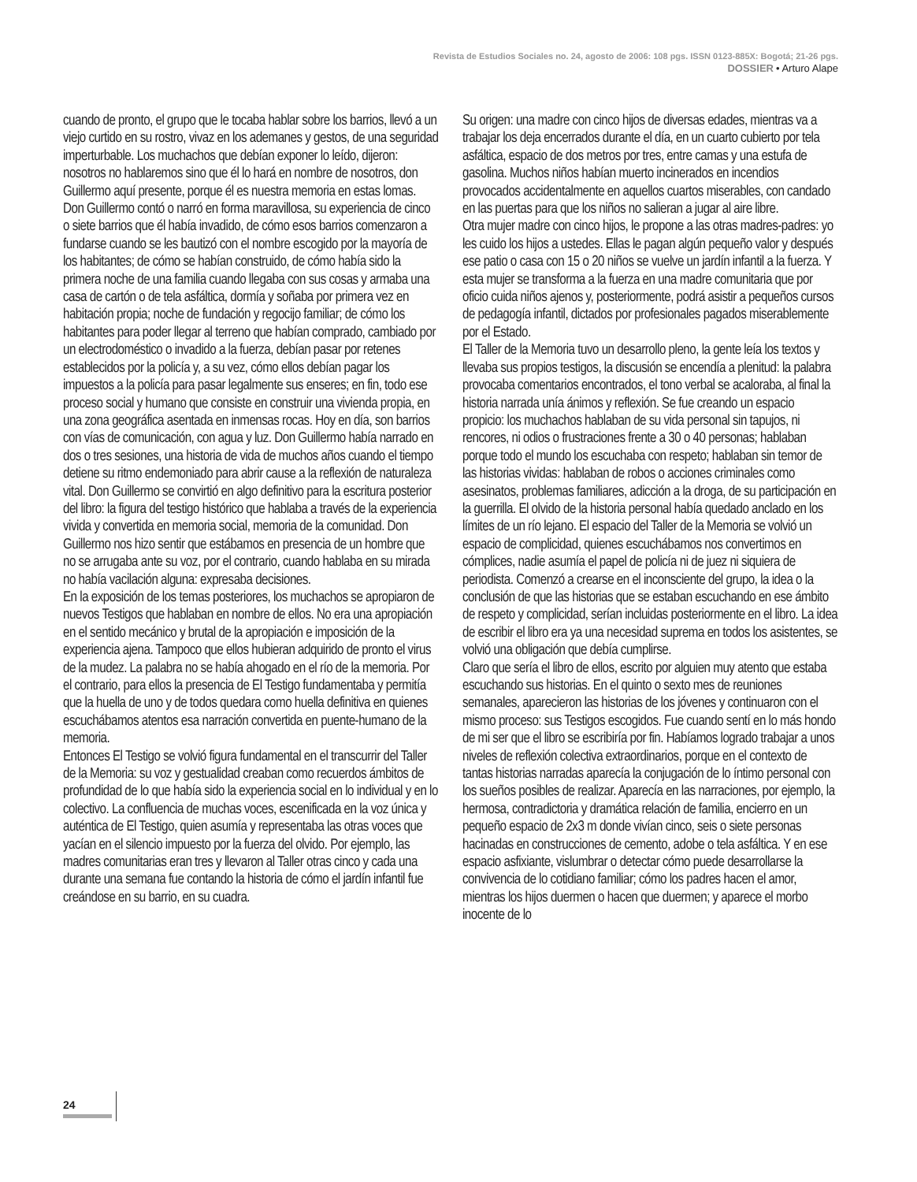Revista de Estudios Sociales no. 24, agosto de 2006: 108 pgs. ISSN 0123-885X: Bogotá; 21-26 pgs.
DOSSIER • Arturo Alape
cuando de pronto, el grupo que le tocaba hablar sobre los barrios, llevó a un viejo curtido en su rostro, vivaz en los ademanes y gestos, de una seguridad imperturbable. Los muchachos que debían exponer lo leído, dijeron: nosotros no hablaremos sino que él lo hará en nombre de nosotros, don Guillermo aquí presente, porque él es nuestra memoria en estas lomas. Don Guillermo contó o narró en forma maravillosa, su experiencia de cinco o siete barrios que él había invadido, de cómo esos barrios comenzaron a fundarse cuando se les bautizó con el nombre escogido por la mayoría de los habitantes; de cómo se habían construido, de cómo había sido la primera noche de una familia cuando llegaba con sus cosas y armaba una casa de cartón o de tela asfáltica, dormía y soñaba por primera vez en habitación propia; noche de fundación y regocijo familiar; de cómo los habitantes para poder llegar al terreno que habían comprado, cambiado por un electrodoméstico o invadido a la fuerza, debían pasar por retenes establecidos por la policía y, a su vez, cómo ellos debían pagar los impuestos a la policía para pasar legalmente sus enseres; en fin, todo ese proceso social y humano que consiste en construir una vivienda propia, en una zona geográfica asentada en inmensas rocas. Hoy en día, son barrios con vías de comunicación, con agua y luz. Don Guillermo había narrado en dos o tres sesiones, una historia de vida de muchos años cuando el tiempo detiene su ritmo endemoniado para abrir cause a la reflexión de naturaleza vital. Don Guillermo se convirtió en algo definitivo para la escritura posterior del libro: la figura del testigo histórico que hablaba a través de la experiencia vivida y convertida en memoria social, memoria de la comunidad. Don Guillermo nos hizo sentir que estábamos en presencia de un hombre que no se arrugaba ante su voz, por el contrario, cuando hablaba en su mirada no había vacilación alguna: expresaba decisiones.
En la exposición de los temas posteriores, los muchachos se apropiaron de nuevos Testigos que hablaban en nombre de ellos. No era una apropiación en el sentido mecánico y brutal de la apropiación e imposición de la experiencia ajena. Tampoco que ellos hubieran adquirido de pronto el virus de la mudez. La palabra no se había ahogado en el río de la memoria. Por el contrario, para ellos la presencia de El Testigo fundamentaba y permitía que la huella de uno y de todos quedara como huella definitiva en quienes escuchábamos atentos esa narración convertida en puente-humano de la memoria.
Entonces El Testigo se volvió figura fundamental en el transcurrir del Taller de la Memoria: su voz y gestualidad creaban como recuerdos ámbitos de profundidad de lo que había sido la experiencia social en lo individual y en lo colectivo. La confluencia de muchas voces, escenificada en la voz única y auténtica de El Testigo, quien asumía y representaba las otras voces que yacían en el silencio impuesto por la fuerza del olvido. Por ejemplo, las madres comunitarias eran tres y llevaron al Taller otras cinco y cada una durante una semana fue contando la historia de cómo el jardín infantil fue creándose en su barrio, en su cuadra.
Su origen: una madre con cinco hijos de diversas edades, mientras va a trabajar los deja encerrados durante el día, en un cuarto cubierto por tela asfáltica, espacio de dos metros por tres, entre camas y una estufa de gasolina. Muchos niños habían muerto incinerados en incendios provocados accidentalmente en aquellos cuartos miserables, con candado en las puertas para que los niños no salieran a jugar al aire libre.
Otra mujer madre con cinco hijos, le propone a las otras madres-padres: yo les cuido los hijos a ustedes. Ellas le pagan algún pequeño valor y después ese patio o casa con 15 o 20 niños se vuelve un jardín infantil a la fuerza. Y esta mujer se transforma a la fuerza en una madre comunitaria que por oficio cuida niños ajenos y, posteriormente, podrá asistir a pequeños cursos de pedagogía infantil, dictados por profesionales pagados miserablemente por el Estado.
El Taller de la Memoria tuvo un desarrollo pleno, la gente leía los textos y llevaba sus propios testigos, la discusión se encendía a plenitud: la palabra provocaba comentarios encontrados, el tono verbal se acaloraba, al final la historia narrada unía ánimos y reflexión. Se fue creando un espacio propicio: los muchachos hablaban de su vida personal sin tapujos, ni rencores, ni odios o frustraciones frente a 30 o 40 personas; hablaban porque todo el mundo los escuchaba con respeto; hablaban sin temor de las historias vividas: hablaban de robos o acciones criminales como asesinatos, problemas familiares, adicción a la droga, de su participación en la guerrilla. El olvido de la historia personal había quedado anclado en los límites de un río lejano. El espacio del Taller de la Memoria se volvió un espacio de complicidad, quienes escuchábamos nos convertimos en cómplices, nadie asumía el papel de policía ni de juez ni siquiera de periodista. Comenzó a crearse en el inconsciente del grupo, la idea o la conclusión de que las historias que se estaban escuchando en ese ámbito de respeto y complicidad, serían incluidas posteriormente en el libro. La idea de escribir el libro era ya una necesidad suprema en todos los asistentes, se volvió una obligación que debía cumplirse.
Claro que sería el libro de ellos, escrito por alguien muy atento que estaba escuchando sus historias. En el quinto o sexto mes de reuniones semanales, aparecieron las historias de los jóvenes y continuaron con el mismo proceso: sus Testigos escogidos. Fue cuando sentí en lo más hondo de mi ser que el libro se escribiría por fin. Habíamos logrado trabajar a unos niveles de reflexión colectiva extraordinarios, porque en el contexto de tantas historias narradas aparecía la conjugación de lo íntimo personal con los sueños posibles de realizar. Aparecía en las narraciones, por ejemplo, la hermosa, contradictoria y dramática relación de familia, encierro en un pequeño espacio de 2x3 m donde vivían cinco, seis o siete personas hacinadas en construcciones de cemento, adobe o tela asfáltica. Y en ese espacio asfixiante, vislumbrar o detectar cómo puede desarrollarse la convivencia de lo cotidiano familiar; cómo los padres hacen el amor, mientras los hijos duermen o hacen que duermen; y aparece el morbo inocente de lo
24